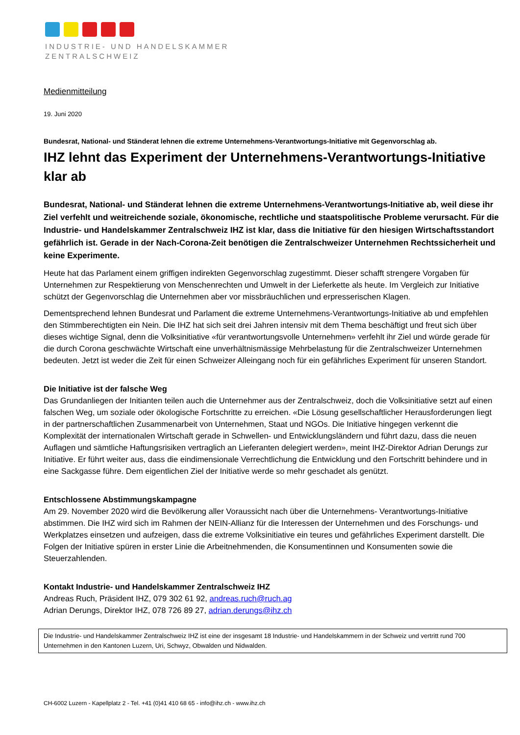INDUSTRIE- UND HANDELSKAMMER
ZENTRALSCHWEIZ
Medienmitteilung
19. Juni 2020
Bundesrat, National- und Ständerat lehnen die extreme Unternehmens-Verantwortungs-Initiative mit Gegenvorschlag ab.
IHZ lehnt das Experiment der Unternehmens-Verantwortungs-Initiative klar ab
Bundesrat, National- und Ständerat lehnen die extreme Unternehmens-Verantwortungs-Initiative ab, weil diese ihr Ziel verfehlt und weitreichende soziale, ökonomische, rechtliche und staatspolitische Probleme verursacht. Für die Industrie- und Handelskammer Zentralschweiz IHZ ist klar, dass die Initiative für den hiesigen Wirtschaftsstandort gefährlich ist. Gerade in der Nach-Corona-Zeit benötigen die Zentralschweizer Unternehmen Rechtssicherheit und keine Experimente.
Heute hat das Parlament einem griffigen indirekten Gegenvorschlag zugestimmt. Dieser schafft strengere Vorgaben für Unternehmen zur Respektierung von Menschenrechten und Umwelt in der Lieferkette als heute. Im Vergleich zur Initiative schützt der Gegenvorschlag die Unternehmen aber vor missbräuchlichen und erpresserischen Klagen.
Dementsprechend lehnen Bundesrat und Parlament die extreme Unternehmens-Verantwortungs-Initiative ab und empfehlen den Stimmberechtigten ein Nein. Die IHZ hat sich seit drei Jahren intensiv mit dem Thema beschäftigt und freut sich über dieses wichtige Signal, denn die Volksinitiative «für verantwortungsvolle Unternehmen» verfehlt ihr Ziel und würde gerade für die durch Corona geschwächte Wirtschaft eine unverhältnismässige Mehrbelastung für die Zentralschweizer Unternehmen bedeuten. Jetzt ist weder die Zeit für einen Schweizer Alleingang noch für ein gefährliches Experiment für unseren Standort.
Die Initiative ist der falsche Weg
Das Grundanliegen der Initianten teilen auch die Unternehmer aus der Zentralschweiz, doch die Volksinitiative setzt auf einen falschen Weg, um soziale oder ökologische Fortschritte zu erreichen. «Die Lösung gesellschaftlicher Herausforderungen liegt in der partnerschaftlichen Zusammenarbeit von Unternehmen, Staat und NGOs. Die Initiative hingegen verkennt die Komplexität der internationalen Wirtschaft gerade in Schwellen- und Entwicklungsländern und führt dazu, dass die neuen Auflagen und sämtliche Haftungsrisiken vertraglich an Lieferanten delegiert werden», meint IHZ-Direktor Adrian Derungs zur Initiative. Er führt weiter aus, dass die eindimensionale Verrechtlichung die Entwicklung und den Fortschritt behindere und in eine Sackgasse führe. Dem eigentlichen Ziel der Initiative werde so mehr geschadet als genützt.
Entschlossene Abstimmungskampagne
Am 29. November 2020 wird die Bevölkerung aller Voraussicht nach über die Unternehmens- Verantwortungs-Initiative abstimmen. Die IHZ wird sich im Rahmen der NEIN-Allianz für die Interessen der Unternehmen und des Forschungs- und Werkplatzes einsetzen und aufzeigen, dass die extreme Volksinitiative ein teures und gefährliches Experiment darstellt. Die Folgen der Initiative spüren in erster Linie die Arbeitnehmenden, die Konsumentinnen und Konsumenten sowie die Steuerzahlenden.
Kontakt Industrie- und Handelskammer Zentralschweiz IHZ
Andreas Ruch, Präsident IHZ, 079 302 61 92, andreas.ruch@ruch.ag
Adrian Derungs, Direktor IHZ, 078 726 89 27, adrian.derungs@ihz.ch
Die Industrie- und Handelskammer Zentralschweiz IHZ ist eine der insgesamt 18 Industrie- und Handelskammern in der Schweiz und vertritt rund 700 Unternehmen in den Kantonen Luzern, Uri, Schwyz, Obwalden und Nidwalden.
CH-6002 Luzern - Kapellplatz 2 - Tel. +41 (0)41 410 68 65 - info@ihz.ch - www.ihz.ch